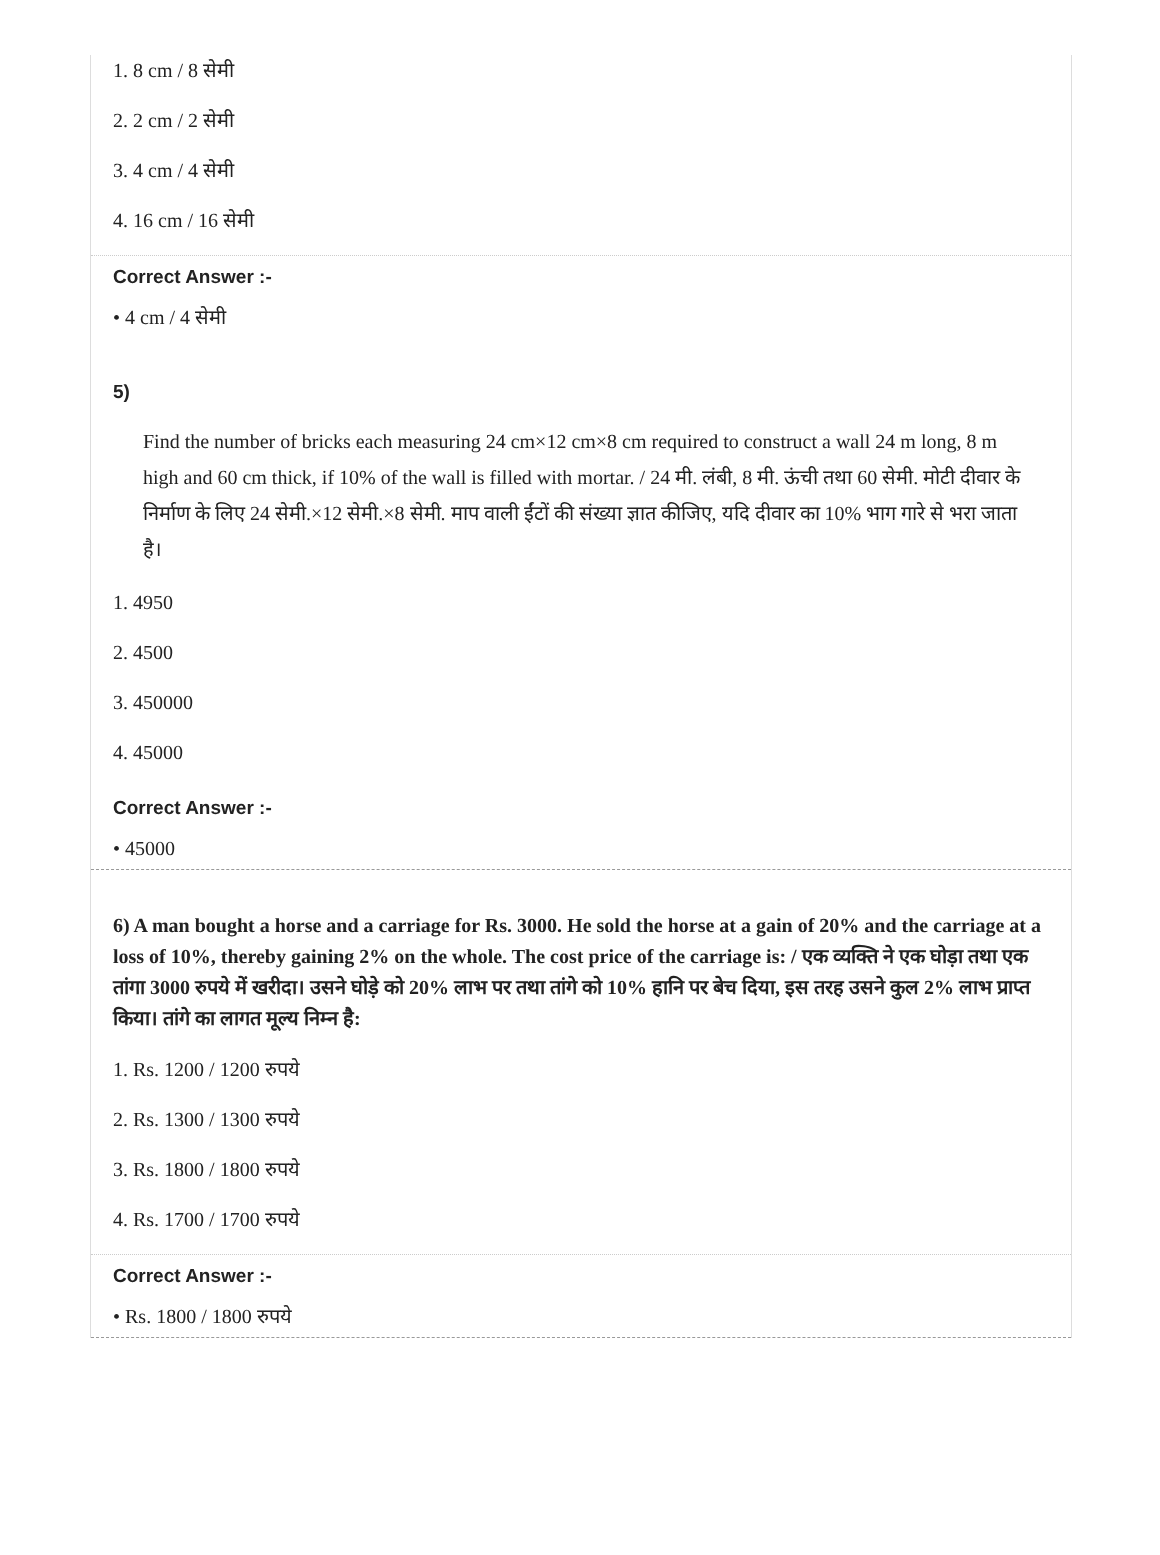1. 8 cm / 8 सेमी
2. 2 cm / 2 सेमी
3. 4 cm / 4 सेमी
4. 16 cm / 16 सेमी
Correct Answer :-
• 4 cm / 4 सेमी
5)
Find the number of bricks each measuring 24 cm×12 cm×8 cm required to construct a wall 24 m long, 8 m high and 60 cm thick, if 10% of the wall is filled with mortar. / 24 मी. लंबी, 8 मी. ऊंची तथा 60 सेमी. मोटी दीवार के निर्माण के लिए 24 सेमी.×12 सेमी.×8 सेमी. माप वाली ईंटों की संख्या ज्ञात कीजिए, यदि दीवार का 10% भाग गारे से भरा जाता है।
1. 4950
2. 4500
3. 450000
4. 45000
Correct Answer :-
• 45000
6) A man bought a horse and a carriage for Rs. 3000. He sold the horse at a gain of 20% and the carriage at a loss of 10%, thereby gaining 2% on the whole. The cost price of the carriage is: / एक व्यक्ति ने एक घोड़ा तथा एक तांगा 3000 रुपये में खरीदा। उसने घोड़े को 20% लाभ पर तथा तांगे को 10% हानि पर बेच दिया, इस तरह उसने कुल 2% लाभ प्राप्त किया। तांगे का लागत मूल्य निम्न है:
1. Rs. 1200 / 1200 रुपये
2. Rs. 1300 / 1300 रुपये
3. Rs. 1800 / 1800 रुपये
4. Rs. 1700 / 1700 रुपये
Correct Answer :-
• Rs. 1800 / 1800 रुपये